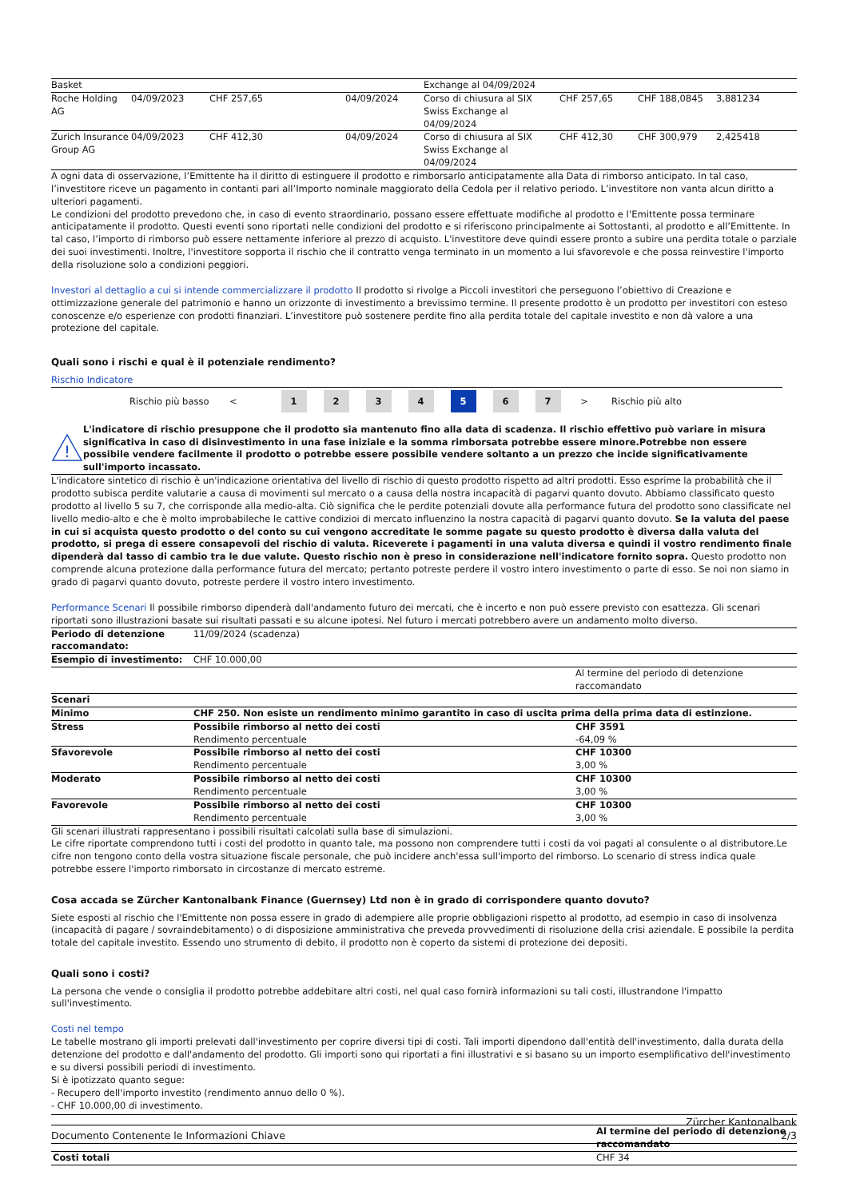| Basket | | | | Exchange al 04/09/2024 | | | |
| Roche Holding AG | 04/09/2023 | CHF 257,65 | 04/09/2024 | Corso di chiusura al SIX Swiss Exchange al 04/09/2024 | CHF 257,65 | CHF 188,0845 | 3,881234 |
| Zurich Insurance Group AG | 04/09/2023 | CHF 412,30 | 04/09/2024 | Corso di chiusura al SIX Swiss Exchange al 04/09/2024 | CHF 412,30 | CHF 300,979 | 2,425418 |
A ogni data di osservazione, l’Emittente ha il diritto di estinguere il prodotto e rimborsarlo anticipatamente alla Data di rimborso anticipato. In tal caso, l’investitore riceve un pagamento in contanti pari all’Importo nominale maggiorato della Cedola per il relativo periodo. L’investitore non vanta alcun diritto a ulteriori pagamenti.
Le condizioni del prodotto prevedono che, in caso di evento straordinario, possano essere effettuate modifiche al prodotto e l’Emittente possa terminare anticipatamente il prodotto. Questi eventi sono riportati nelle condizioni del prodotto e si riferiscono principalmente ai Sottostanti, al prodotto e all’Emittente. In tal caso, l’importo di rimborso può essere nettamente inferiore al prezzo di acquisto. L'investitore deve quindi essere pronto a subire una perdita totale o parziale dei suoi investimenti. Inoltre, l'investitore sopporta il rischio che il contratto venga terminato in un momento a lui sfavorevole e che possa reinvestire l'importo della risoluzione solo a condizioni peggiori.
Investori al dettaglio a cui si intende commercializzare il prodotto Il prodotto si rivolge a Piccoli investitori che perseguono l’obiettivo di Creazione e ottimizzazione generale del patrimonio e hanno un orizzonte di investimento a brevissimo termine. Il presente prodotto è un prodotto per investitori con esteso conoscenze e/o esperienze con prodotti finanziari. L’investitore può sostenere perdite fino alla perdita totale del capitale investito e non dà valore a una protezione del capitale.
Quali sono i rischi e qual è il potenziale rendimento?
Rischio Indicatore
Rischio più basso < 1234 5 6 7 > Rischio più alto
!
L'indicatore di rischio presuppone che il prodotto sia mantenuto fino alla data di scadenza. Il rischio effettivo può variare in misura significativa in caso di disinvestimento in una fase iniziale e la somma rimborsata potrebbe essere minore.Potrebbe non essere possibile vendere facilmente il prodotto o potrebbe essere possibile vendere soltanto a un prezzo che incide significativamente sull'importo incassato.
L'indicatore sintetico di rischio è un'indicazione orientativa del livello di rischio di questo prodotto rispetto ad altri prodotti. Esso esprime la probabilità che il prodotto subisca perdite valutarie a causa di movimenti sul mercato o a causa della nostra incapacità di pagarvi quanto dovuto. Abbiamo classificato questo prodotto al livello 5 su 7, che corrisponde alla medio-alta. Ciò significa che le perdite potenziali dovute alla performance futura del prodotto sono classificate nel livello medio-alto e che è molto improbabileche le cattive condizioi di mercato influenzino la nostra capacità di pagarvi quanto dovuto. Se la valuta del paese in cui si acquista questo prodotto o del conto su cui vengono accreditate le somme pagate su questo prodotto è diversa dalla valuta del prodotto, si prega di essere consapevoli del rischio di valuta. Riceverete i pagamenti in una valuta diversa e quindi il vostro rendimento finale dipenderà dal tasso di cambio tra le due valute. Questo rischio non è preso in considerazione nell'indicatore fornito sopra. Questo prodotto non comprende alcuna protezione dalla performance futura del mercato; pertanto potreste perdere il vostro intero investimento o parte di esso. Se noi non siamo in grado di pagarvi quanto dovuto, potreste perdere il vostro intero investimento.
Performance Scenari Il possibile rimborso dipenderà dall'andamento futuro dei mercati, che è incerto e non può essere previsto con esattezza. Gli scenari riportati sono illustrazioni basate sui risultati passati e su alcune ipotesi. Nel futuro i mercati potrebbero avere un andamento molto diverso.
| Periodo di detenzione raccomandato: | 11/09/2024 (scadenza) | |
| Esempio di investimento: | CHF 10.000,00 | |
| | | Al termine del periodo di detenzione raccomandato |
| Scenari | | |
| Minimo | CHF 250. Non esiste un rendimento minimo garantito in caso di uscita prima della prima data di estinzione. | |
| Stress | Possibile rimborso al netto dei costi Rendimento percentuale | CHF 3591 -64,09 % |
| Sfavorevole | Possibile rimborso al netto dei costi Rendimento percentuale | CHF 10300 3,00 % |
| Moderato | Possibile rimborso al netto dei costi Rendimento percentuale | CHF 10300 3,00 % |
| Favorevole | Possibile rimborso al netto dei costi Rendimento percentuale | CHF 10300 3,00 % |
Gli scenari illustrati rappresentano i possibili risultati calcolati sulla base di simulazioni.
Le cifre riportate comprendono tutti i costi del prodotto in quanto tale, ma possono non comprendere tutti i costi da voi pagati al consulente o al distributore.Le cifre non tengono conto della vostra situazione fiscale personale, che può incidere anch'essa sull'importo del rimborso. Lo scenario di stress indica quale potrebbe essere l'importo rimborsato in circostanze di mercato estreme.
Cosa accada se Zürcher Kantonalbank Finance (Guernsey) Ltd non è in grado di corrispondere quanto dovuto?
Siete esposti al rischio che l'Emittente non possa essere in grado di adempiere alle proprie obbligazioni rispetto al prodotto, ad esempio in caso di insolvenza (incapacità di pagare / sovraindebitamento) o di disposizione amministrativa che preveda provvedimenti di risoluzione della crisi aziendale. E possibile la perdita totale del capitale investito. Essendo uno strumento di debito, il prodotto non è coperto da sistemi di protezione dei depositi.
Quali sono i costi?
La persona che vende o consiglia il prodotto potrebbe addebitare altri costi, nel qual caso fornirà informazioni su tali costi, illustrandone l'impatto sull'investimento.
Costi nel tempo
Le tabelle mostrano gli importi prelevati dall'investimento per coprire diversi tipi di costi. Tali importi dipendono dall'entità dell'investimento, dalla durata della detenzione del prodotto e dall'andamento del prodotto. Gli importi sono qui riportati a fini illustrativi e si basano su un importo esemplificativo dell'investimento e su diversi possibili periodi di investimento.
Si è ipotizzato quanto segue:
- Recupero dell'importo investito (rendimento annuo dello 0 %).
- CHF 10.000,00 di investimento.
| | Al termine del periodo di detenzione raccomandato |
| Costi totali | CHF 34 |
Documento Contenente le Informazioni Chiave Zürcher Kantonalbank
2/3